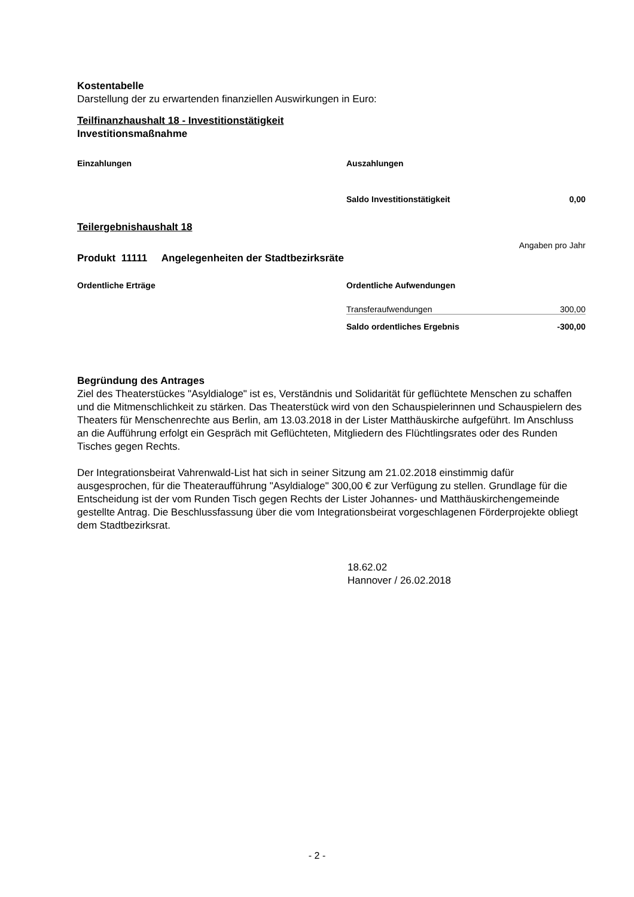Kostentabelle
Darstellung der zu erwartenden finanziellen Auswirkungen in Euro:
Teilfinanzhaushalt 18 - Investitionstätigkeit
Investitionsmaßnahme
| Einzahlungen | Auszahlungen | |
| | Saldo Investitionstätigkeit | 0,00 |
Teilergebnishaushalt 18
Angaben pro Jahr
Produkt 11111 Angelegenheiten der Stadtbezirksräte
| Ordentliche Erträge | Ordentliche Aufwendungen | |
| | Transferaufwendungen | 300,00 |
| | Saldo ordentliches Ergebnis | -300,00 |
Begründung des Antrages
Ziel des Theaterstückes "Asyldialoge" ist es, Verständnis und Solidarität für geflüchtete Menschen zu schaffen und die Mitmenschlichkeit zu stärken. Das Theaterstück wird von den Schauspielerinnen und Schauspielern des Theaters für Menschenrechte aus Berlin, am 13.03.2018 in der Lister Matthäuskirche aufgeführt. Im Anschluss an die Aufführung erfolgt ein Gespräch mit Geflüchteten, Mitgliedern des Flüchtlingsrates oder des Runden Tisches gegen Rechts.
Der Integrationsbeirat Vahrenwald-List hat sich in seiner Sitzung am 21.02.2018 einstimmig dafür ausgesprochen, für die Theateraufführung "Asyldialoge" 300,00 € zur Verfügung zu stellen. Grundlage für die Entscheidung ist der vom Runden Tisch gegen Rechts der Lister Johannes- und Matthäuskirchengemeinde gestellte Antrag. Die Beschlussfassung über die vom Integrationsbeirat vorgeschlagenen Förderprojekte obliegt dem Stadtbezirksrat.
18.62.02
Hannover / 26.02.2018
- 2 -